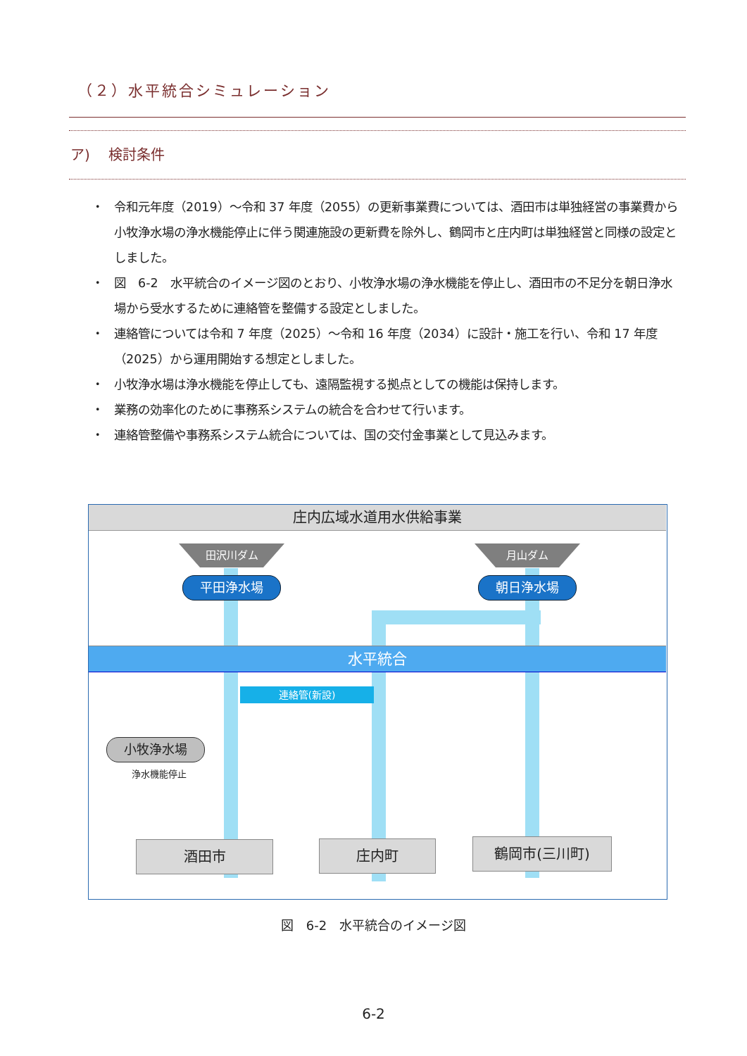（２）水平統合シミュレーション
ア)　 検討条件
・ 令和元年度（2019）～令和 37 年度（2055）の更新事業費については、酒田市は単独経営の事業費から小牧浄水場の浄水機能停止に伴う関連施設の更新費を除外し、鶴岡市と庄内町は単独経営と同様の設定としました。
・ 図　6-2　水平統合のイメージ図のとおり、小牧浄水場の浄水機能を停止し、酒田市の不足分を朝日浄水場から受水するために連絡管を整備する設定としました。
・ 連絡管については令和 7 年度（2025）～令和 16 年度（2034）に設計・施工を行い、令和 17 年度（2025）から運用開始する想定としました。
・ 小牧浄水場は浄水機能を停止しても、遠隔監視する拠点としての機能は保持します。
・ 業務の効率化のために事務系システムの統合を合わせて行います。
・ 連絡管整備や事務系システム統合については、国の交付金事業として見込みます。
庄内広域水道用水供給事業
田沢川ダム 月山ダム
平田浄水場 朝日浄水場
水平統合
連絡管(新設)
小牧浄水場
浄水機能停止
酒田市 庄内町 鶴岡市(三川町)
図　6-2　水平統合のイメージ図
6-2